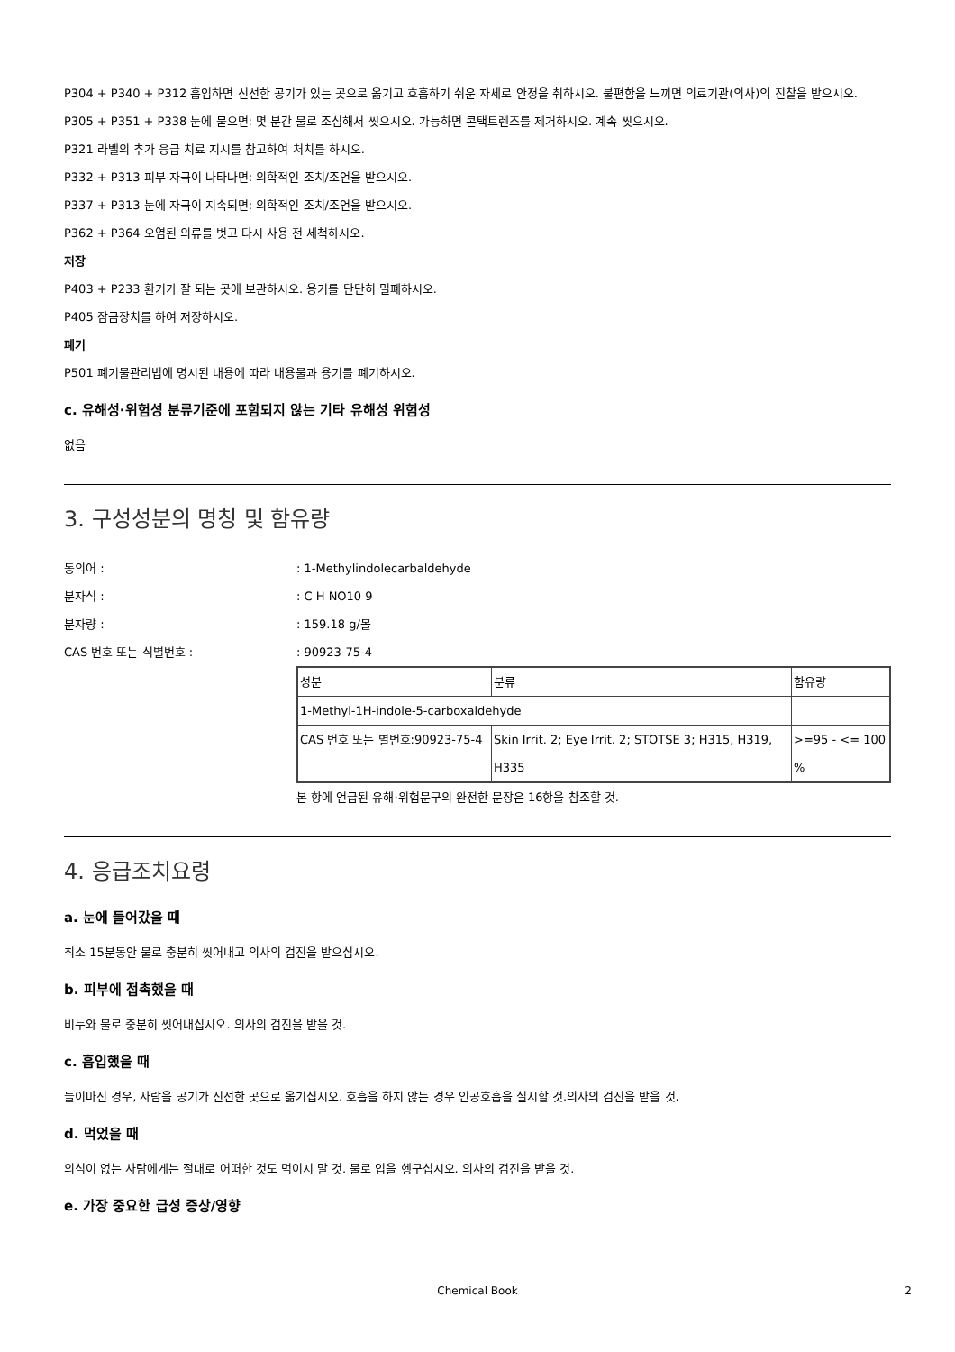P304 + P340 + P312 흡입하면 신선한 공기가 있는 곳으로 옮기고 호흡하기 쉬운 자세로 안정을 취하시오. 불편함을 느끼면 의료기관(의사)의 진찰을 받으시오.
P305 + P351 + P338 눈에 묻으면: 몇 분간 물로 조심해서 씻으시오. 가능하면 콘택트렌즈를 제거하시오. 계속 씻으시오.
P321 라벨의 추가 응급 치료 지시를 참고하여 처치를 하시오.
P332 + P313 피부 자극이 나타나면: 의학적인 조치/조언을 받으시오.
P337 + P313 눈에 자극이 지속되면: 의학적인 조치/조언을 받으시오.
P362 + P364 오염된 의류를 벗고 다시 사용 전 세척하시오.
저장
P403 + P233 환기가 잘 되는 곳에 보관하시오. 용기를 단단히 밀폐하시오.
P405 잠금장치를 하여 저장하시오.
폐기
P501 폐기물관리법에 명시된 내용에 따라 내용물과 용기를 폐기하시오.
c. 유해성·위험성 분류기준에 포함되지 않는 기타 유해성 위험성
없음
3. 구성성분의 명칭 및 함유량
동의어 :: 1-Methylindolecarbaldehyde
분자식 :: C H NO10 9
분자량 :: 159.18 g/몰
CAS 번호 또는 식별번호 :: 90923-75-4
| 성분 | 분류 | 함유량 |
| 1-Methyl-1H-indole-5-carboxaldehyde | | |
| CAS 번호 또는 별번호:90923-75-4 | Skin Irrit. 2; Eye Irrit. 2; STOTSE 3; H315, H319, H335 | >=95 - <= 100 % |
본 항에 언급된 유해·위험문구의 완전한 문장은 16항을 참조할 것.
4. 응급조치요령
a. 눈에 들어갔을 때
최소 15분동안 물로 충분히 씻어내고 의사의 검진을 받으십시오.
b. 피부에 접촉했을 때
비누와 물로 충분히 씻어내십시오. 의사의 검진을 받을 것.
c. 흡입했을 때
들이마신 경우, 사람을 공기가 신선한 곳으로 옮기십시오. 호흡을 하지 않는 경우 인공호흡을 실시할 것.의사의 검진을 받을 것.
d. 먹었을 때
의식이 없는 사람에게는 절대로 어떠한 것도 먹이지 말 것. 물로 입을 헹구십시오. 의사의 검진을 받을 것.
e. 가장 중요한 급성 증상/영향
Chemical Book 2